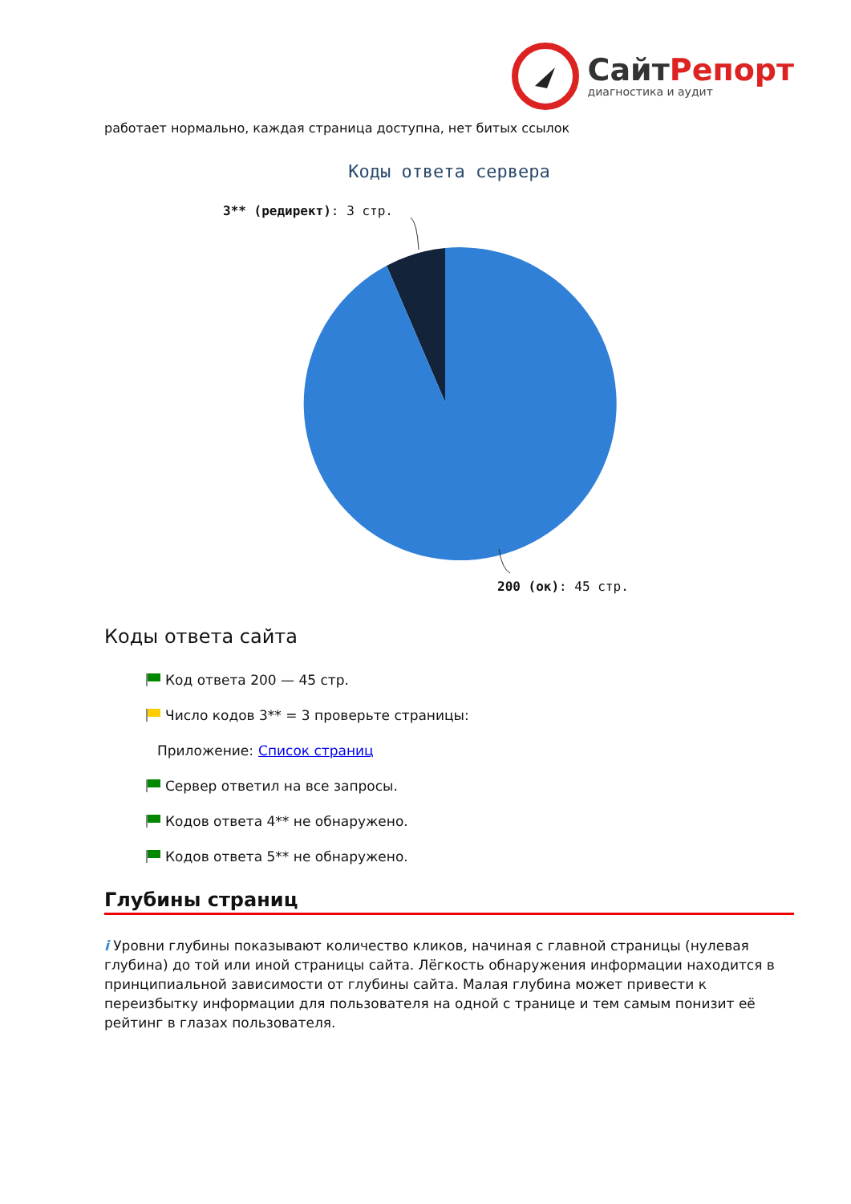СайтРепорт
диагностика и аудит
работает нормально, каждая страница доступна, нет битых ссылок
Коды ответа сервера
3** (редирект): 3 стр.
200 (ок): 45 стр.
Коды ответа сайта
Код ответа 200 — 45 стр.
Число кодов 3** = 3 проверьте страницы:
Приложение: Список страниц
Сервер ответил на все запросы.
Кодов ответа 4** не обнаружено.
Кодов ответа 5** не обнаружено.
Глубины страниц
i Уровни глубины показывают количество кликов, начиная с главной страницы (нулевая глубина) до той или иной страницы сайта. Лёгкость обнаружения информации находится в принципиальной зависимости от глубины сайта. Малая глубина может привести к переизбытку информации для пользователя на одной с транице и тем самым понизит её рейтинг в глазах пользователя.